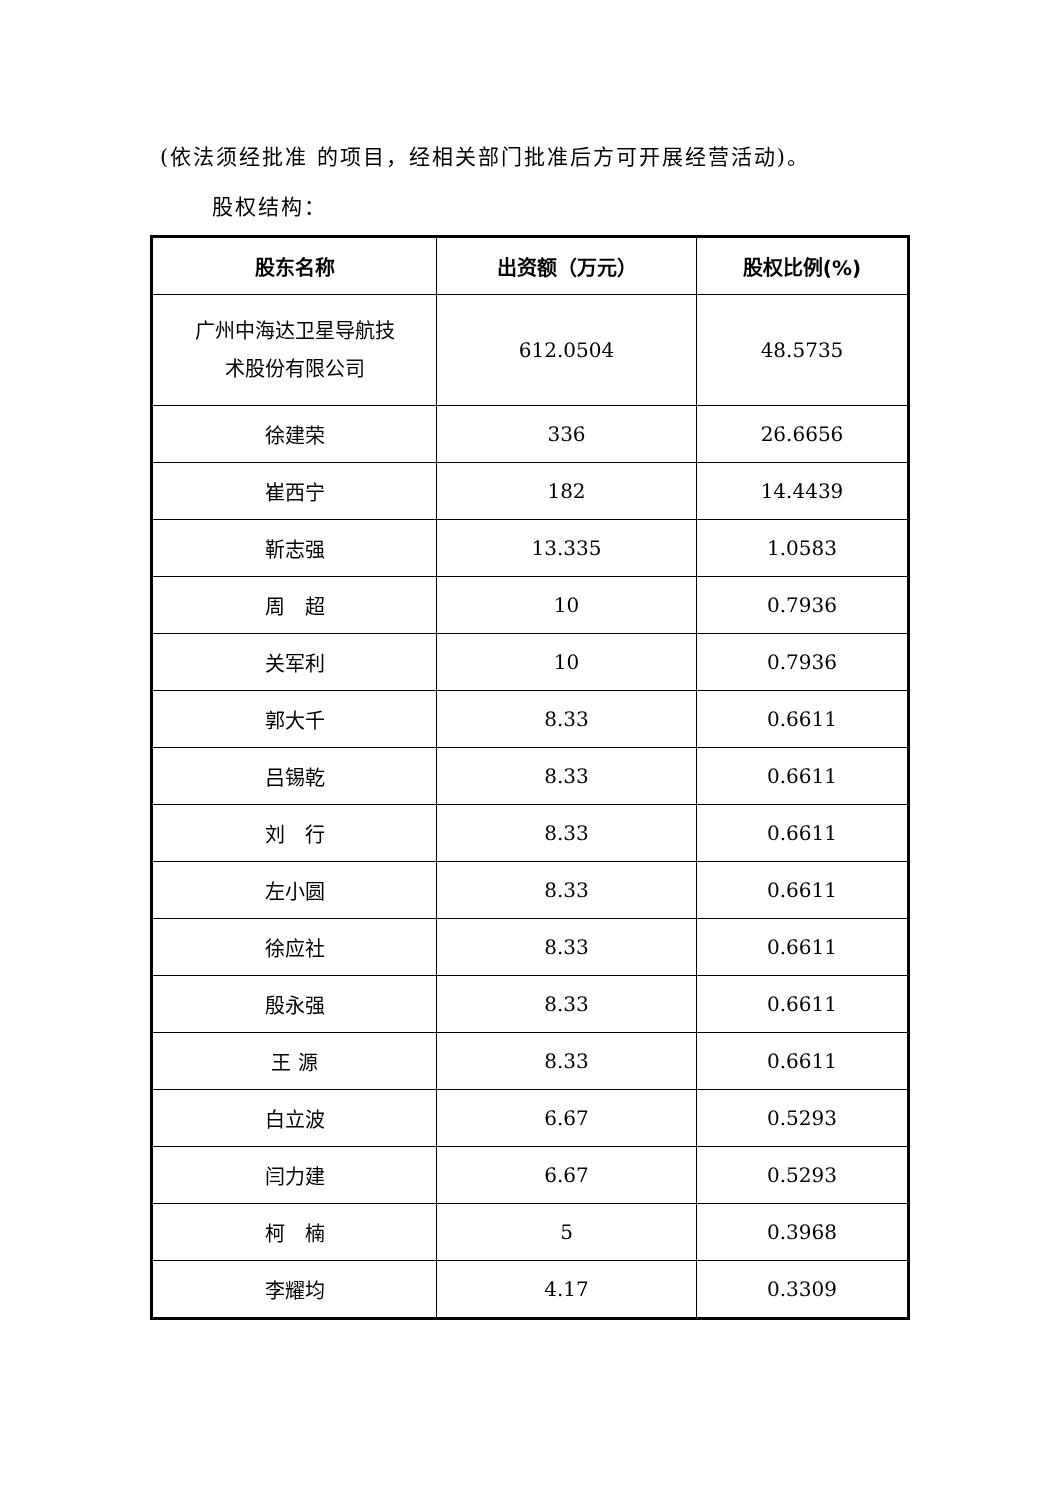(依法须经批准 的项目，经相关部门批准后方可开展经营活动)。
股权结构：
| 股东名称 | 出资额（万元） | 股权比例(%) |
| --- | --- | --- |
| 广州中海达卫星导航技 术股份有限公司 | 612.0504 | 48.5735 |
| 徐建荣 | 336 | 26.6656 |
| 崔西宁 | 182 | 14.4439 |
| 靳志强 | 13.335 | 1.0583 |
| 周 超 | 10 | 0.7936 |
| 关军利 | 10 | 0.7936 |
| 郭大千 | 8.33 | 0.6611 |
| 吕锡乾 | 8.33 | 0.6611 |
| 刘 行 | 8.33 | 0.6611 |
| 左小圆 | 8.33 | 0.6611 |
| 徐应社 | 8.33 | 0.6611 |
| 殷永强 | 8.33 | 0.6611 |
| 王 源 | 8.33 | 0.6611 |
| 白立波 | 6.67 | 0.5293 |
| 闫力建 | 6.67 | 0.5293 |
| 柯 楠 | 5 | 0.3968 |
| 李耀均 | 4.17 | 0.3309 |